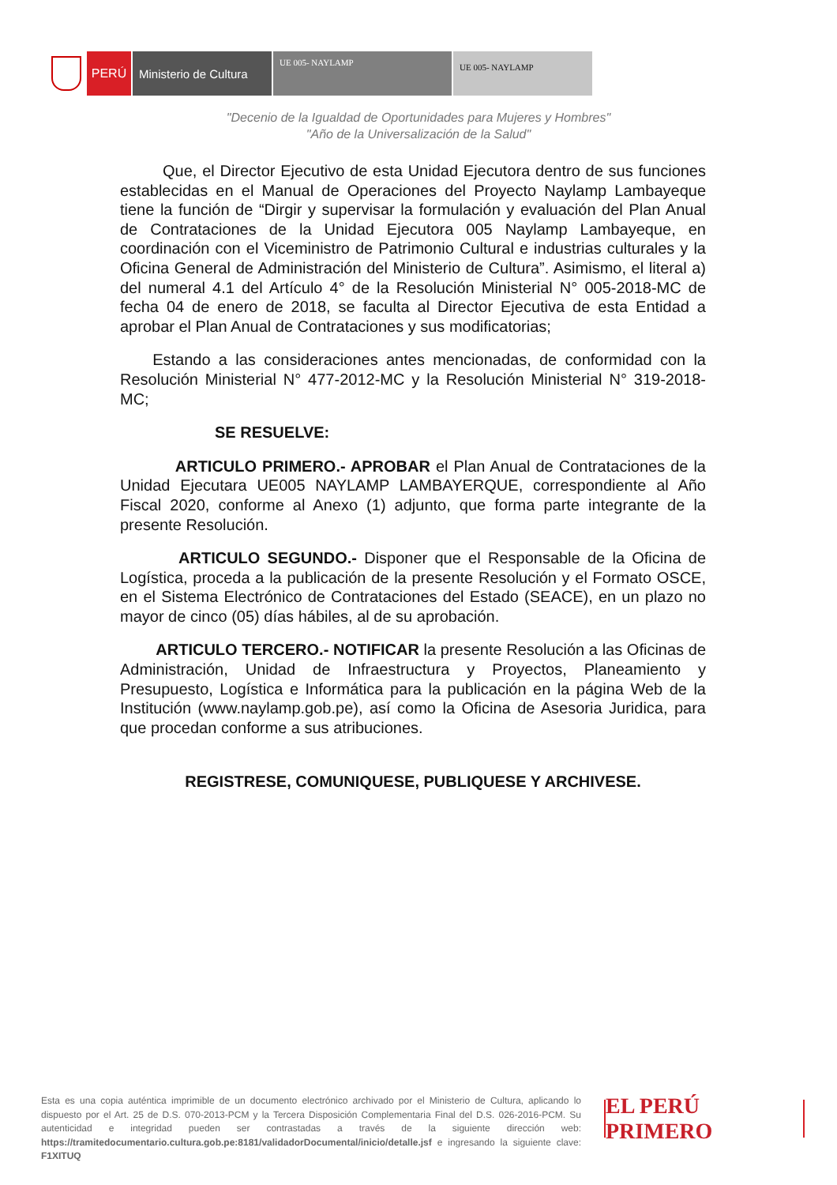PERÚ Ministerio de Cultura
UE 005- NAYLAMP
UE 005- NAYLAMP
"Decenio de la Igualdad de Oportunidades para Mujeres y Hombres"
"Año de la Universalización de la Salud"
Que, el Director Ejecutivo de esta Unidad Ejecutora dentro de sus funciones establecidas en el Manual de Operaciones del Proyecto Naylamp Lambayeque tiene la función de “Dirgir y supervisar la formulación y evaluación del Plan Anual de Contrataciones de la Unidad Ejecutora 005 Naylamp Lambayeque, en coordinación con el Viceministro de Patrimonio Cultural e industrias culturales y la Oficina General de Administración del Ministerio de Cultura”. Asimismo, el literal a) del numeral 4.1 del Artículo 4° de la Resolución Ministerial N° 005-2018-MC de fecha 04 de enero de 2018, se faculta al Director Ejecutiva de esta Entidad a aprobar el Plan Anual de Contrataciones y sus modificatorias;
Estando a las consideraciones antes mencionadas, de conformidad con la Resolución Ministerial N° 477-2012-MC y la Resolución Ministerial N° 319-2018-MC;
SE RESUELVE:
ARTICULO PRIMERO.- APROBAR el Plan Anual de Contrataciones de la Unidad Ejecutara UE005 NAYLAMP LAMBAYERQUE, correspondiente al Año Fiscal 2020, conforme al Anexo (1) adjunto, que forma parte integrante de la presente Resolución.
ARTICULO SEGUNDO.- Disponer que el Responsable de la Oficina de Logística, proceda a la publicación de la presente Resolución y el Formato OSCE, en el Sistema Electrónico de Contrataciones del Estado (SEACE), en un plazo no mayor de cinco (05) días hábiles, al de su aprobación.
ARTICULO TERCERO.- NOTIFICAR la presente Resolución a las Oficinas de Administración, Unidad de Infraestructura y Proyectos, Planeamiento y Presupuesto, Logística e Informática para la publicación en la página Web de la Institución (www.naylamp.gob.pe), así como la Oficina de Asesoria Juridica, para que procedan conforme a sus atribuciones.
REGISTRESE, COMUNIQUESE, PUBLIQUESE Y ARCHIVESE.
Esta es una copia auténtica imprimible de un documento electrónico archivado por el Ministerio de Cultura, aplicando lo dispuesto por el Art. 25 de D.S. 070-2013-PCM y la Tercera Disposición Complementaria Final del D.S. 026-2016-PCM. Su autenticidad e integridad pueden ser contrastadas a través de la siguiente dirección web: https://tramitedocumentario.cultura.gob.pe:8181/validadorDocumental/inicio/detalle.jsf e ingresando la siguiente clave: F1XITUQ
EL PERÚ PRIMERO